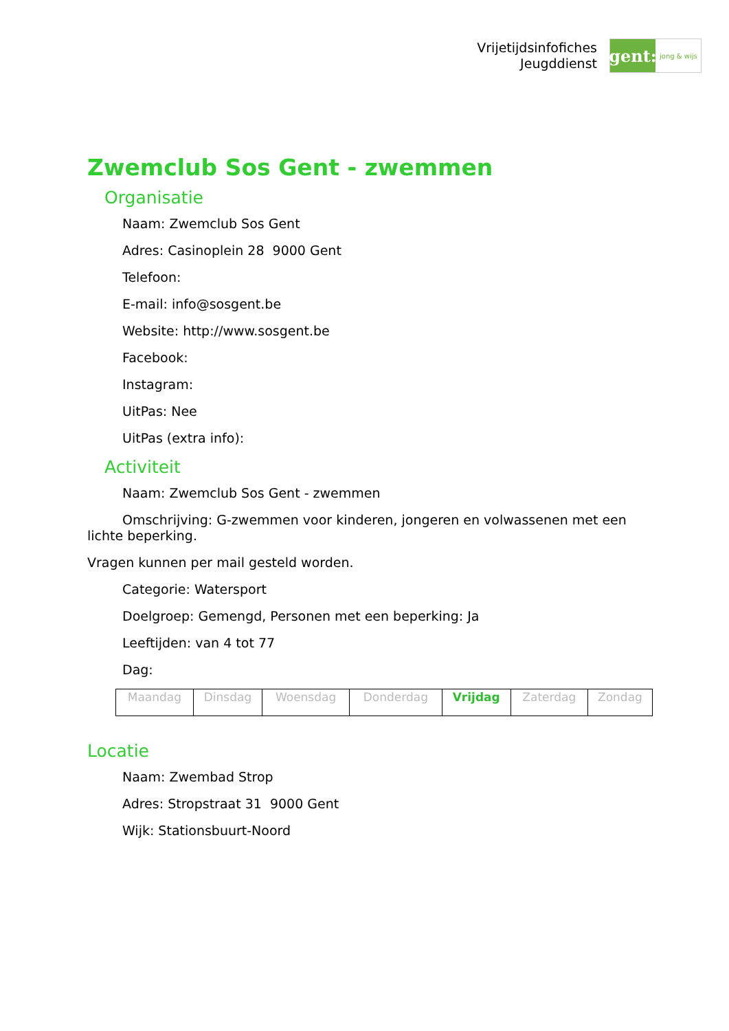Vrijetijdsinfofiches
Jeugddienst
gent:
jong & wijs
Zwemclub Sos Gent - zwemmen
Organisatie
Naam: Zwemclub Sos Gent
Adres: Casinoplein 28 9000 Gent
Telefoon:
E-mail: info@sosgent.be
Website: http://www.sosgent.be
Facebook:
Instagram:
UitPas: Nee
UitPas (extra info):
Activiteit
Naam: Zwemclub Sos Gent - zwemmen
Omschrijving: G-zwemmen voor kinderen, jongeren en volwassenen met een lichte beperking.
Vragen kunnen per mail gesteld worden.
Categorie: Watersport
Doelgroep: Gemengd, Personen met een beperking: Ja
Leeftijden: van 4 tot 77
Dag:
| Maandag | Dinsdag | Woensdag | Donderdag | Vrijdag | Zaterdag | Zondag |
Locatie
Naam: Zwembad Strop
Adres: Stropstraat 31 9000 Gent
Wijk: Stationsbuurt-Noord